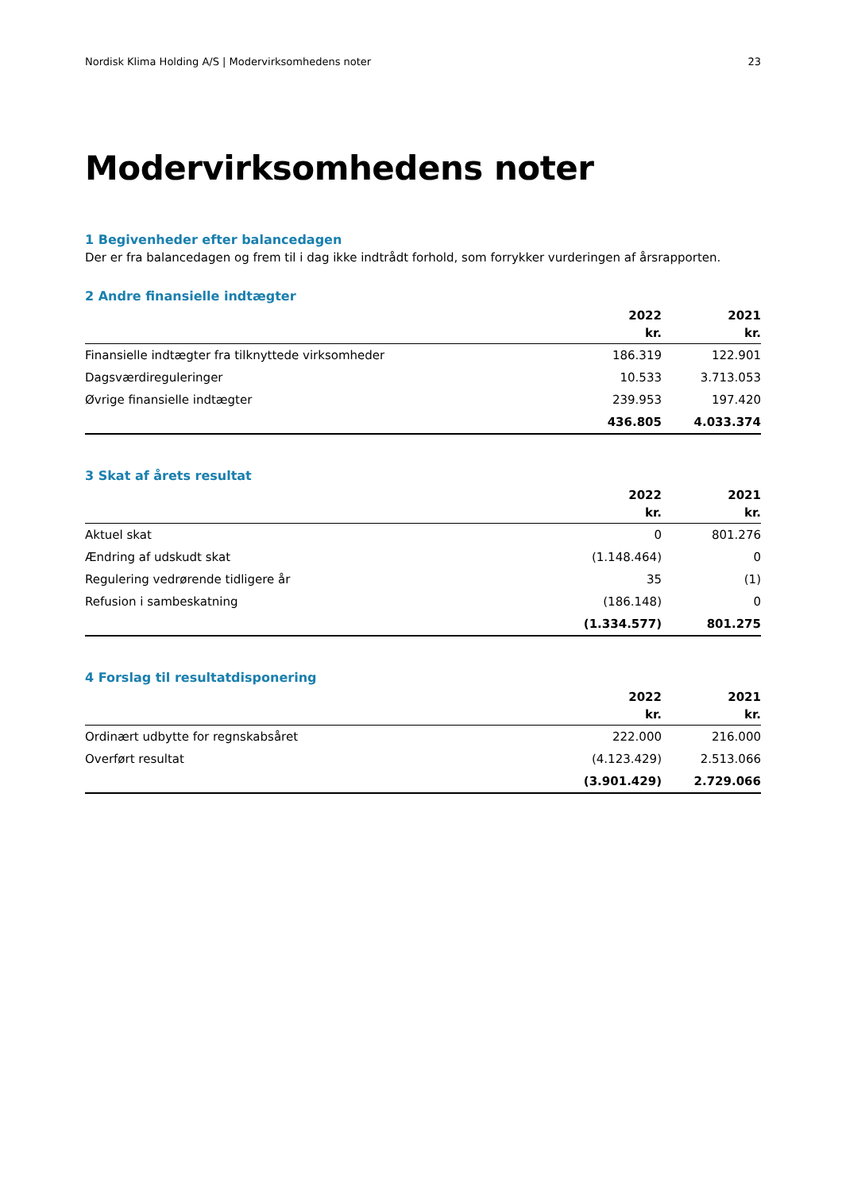Nordisk Klima Holding A/S | Modervirksomhedens noter 23
Modervirksomhedens noter
1 Begivenheder efter balancedagen
Der er fra balancedagen og frem til i dag ikke indtrådt forhold, som forrykker vurderingen af årsrapporten.
2 Andre finansielle indtægter
| | 2022 | 2021 |
| --- | --- | --- |
| | kr. | kr. |
| Finansielle indtægter fra tilknyttede virksomheder | 186.319 | 122.901 |
| Dagsværdireguleringer | 10.533 | 3.713.053 |
| Øvrige finansielle indtægter | 239.953 | 197.420 |
| | 436.805 | 4.033.374 |
3 Skat af årets resultat
| | 2022 | 2021 |
| --- | --- | --- |
| | kr. | kr. |
| Aktuel skat | 0 | 801.276 |
| Ændring af udskudt skat | (1.148.464) | 0 |
| Regulering vedrørende tidligere år | 35 | (1) |
| Refusion i sambeskatning | (186.148) | 0 |
| | (1.334.577) | 801.275 |
4 Forslag til resultatdisponering
| | 2022 | 2021 |
| --- | --- | --- |
| | kr. | kr. |
| Ordinært udbytte for regnskabsåret | 222.000 | 216.000 |
| Overført resultat | (4.123.429) | 2.513.066 |
| | (3.901.429) | 2.729.066 |